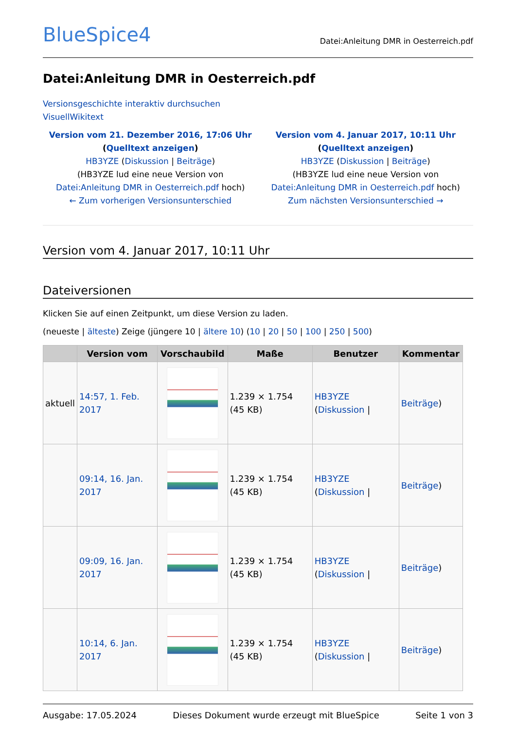BlueSpice4 Datei:Anleitung DMR in Oesterreich.pdf
Datei:Anleitung DMR in Oesterreich.pdf
Versionsgeschichte interaktiv durchsuchen
VisuellWikitext
Version vom 21. Dezember 2016, 17:06 Uhr (Quelltext anzeigen)
HB3YZE (Diskussion | Beiträge)
(HB3YZE lud eine neue Version von Datei:Anleitung DMR in Oesterreich.pdf hoch)
← Zum vorherigen Versionsunterschied
Version vom 4. Januar 2017, 10:11 Uhr (Quelltext anzeigen)
HB3YZE (Diskussion | Beiträge)
(HB3YZE lud eine neue Version von Datei:Anleitung DMR in Oesterreich.pdf hoch)
Zum nächsten Versionsunterschied →
Version vom 4. Januar 2017, 10:11 Uhr
Dateiversionen
Klicken Sie auf einen Zeitpunkt, um diese Version zu laden.
(neueste | älteste) Zeige (jüngere 10 | ältere 10) (10 | 20 | 50 | 100 | 250 | 500)
| | Version vom | Vorschaubild | Maße | Benutzer | Kommentar |
| --- | --- | --- | --- | --- | --- |
| aktuell | 14:57, 1. Feb. 2017 | | 1.239 × 1.754 (45 KB) | HB3YZE ( Diskussion / | Beiträge ) |
| | 09:14, 16. Jan. 2017 | | 1.239 × 1.754 (45 KB) | HB3YZE ( Diskussion / | Beiträge ) |
| | 09:09, 16. Jan. 2017 | | 1.239 × 1.754 (45 KB) | HB3YZE ( Diskussion / | Beiträge ) |
| | 10:14, 6. Jan. 2017 | | 1.239 × 1.754 (45 KB) | HB3YZE ( Diskussion / | Beiträge ) |
Ausgabe: 17.05.2024 Dieses Dokument wurde erzeugt mit BlueSpice Seite 1 von 3